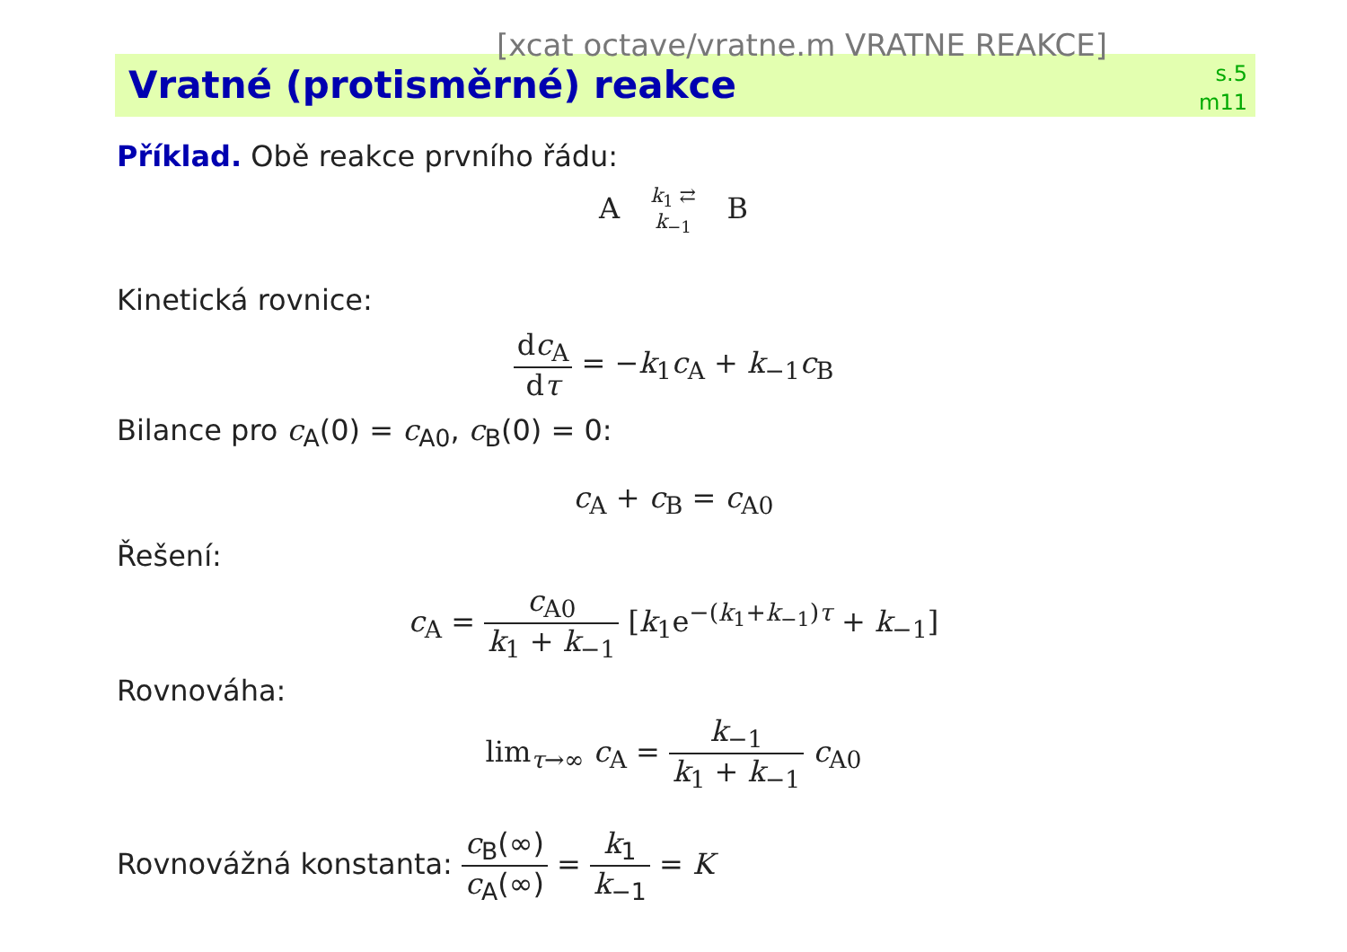[xcat octave/vratne.m VRATNE REAKCE]
Vratné (protisměrné) reakce
s.5
m11
Příklad. Obě reakce prvního řádu:
A k<sub>1</sub> ⇄ k<sub>−1</sub> B
Kinetická rovnice:
dc<sub>A</sub> dτ = −k<sub>1</sub>c<sub>A</sub> + k<sub>−1</sub>c<sub>B</sub>
Bilance pro c<sub>A</sub>(0) = c<sub>A0</sub>, c<sub>B</sub>(0) = 0:
c<sub>A</sub> + c<sub>B</sub> = c<sub>A0</sub>
Řešení:
c<sub>A</sub> = c<sub>A0</sub> k<sub>1</sub> + k<sub>−1</sub> [k<sub>1</sub>e<sup>−(k<sub>1</sub>+k<sub>−1</sub>)τ</sup> + k<sub>−1</sub>]
Rovnováha:
lim<sub>τ→∞</sub> c<sub>A</sub> = k<sub>−1</sub> k<sub>1</sub> + k<sub>−1</sub> c<sub>A0</sub>
Rovnovážná konstanta: c<sub>B</sub>(∞) c<sub>A</sub>(∞) = k<sub>1</sub> k<sub>−1</sub> = K